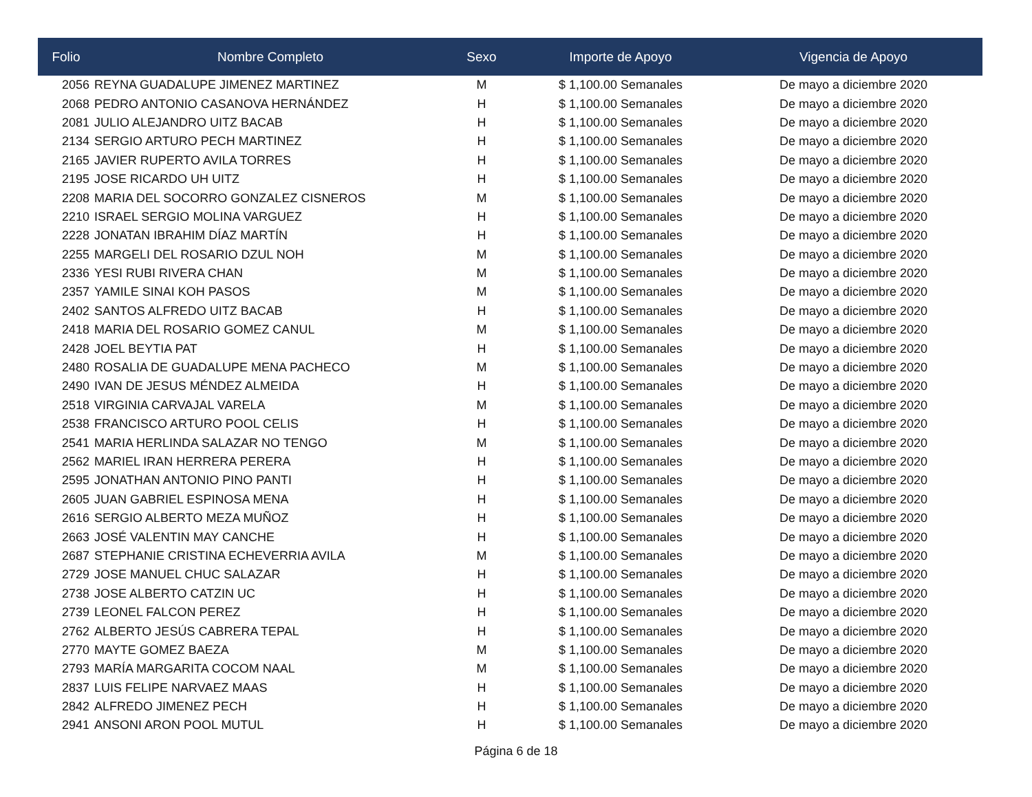| Folio | Nombre Completo | Sexo | Importe de Apoyo | Vigencia de Apoyo |
| --- | --- | --- | --- | --- |
| 2056 | REYNA GUADALUPE JIMENEZ MARTINEZ | M | $ 1,100.00 Semanales | De mayo a diciembre 2020 |
| 2068 | PEDRO ANTONIO CASANOVA HERNÁNDEZ | H | $ 1,100.00 Semanales | De mayo a diciembre 2020 |
| 2081 | JULIO ALEJANDRO UITZ BACAB | H | $ 1,100.00 Semanales | De mayo a diciembre 2020 |
| 2134 | SERGIO ARTURO PECH MARTINEZ | H | $ 1,100.00 Semanales | De mayo a diciembre 2020 |
| 2165 | JAVIER RUPERTO AVILA TORRES | H | $ 1,100.00 Semanales | De mayo a diciembre 2020 |
| 2195 | JOSE RICARDO UH UITZ | H | $ 1,100.00 Semanales | De mayo a diciembre 2020 |
| 2208 | MARIA DEL SOCORRO GONZALEZ CISNEROS | M | $ 1,100.00 Semanales | De mayo a diciembre 2020 |
| 2210 | ISRAEL SERGIO MOLINA VARGUEZ | H | $ 1,100.00 Semanales | De mayo a diciembre 2020 |
| 2228 | JONATAN IBRAHIM DÍAZ MARTÍN | H | $ 1,100.00 Semanales | De mayo a diciembre 2020 |
| 2255 | MARGELI DEL ROSARIO DZUL NOH | M | $ 1,100.00 Semanales | De mayo a diciembre 2020 |
| 2336 | YESI RUBI RIVERA CHAN | M | $ 1,100.00 Semanales | De mayo a diciembre 2020 |
| 2357 | YAMILE SINAI KOH PASOS | M | $ 1,100.00 Semanales | De mayo a diciembre 2020 |
| 2402 | SANTOS ALFREDO UITZ BACAB | H | $ 1,100.00 Semanales | De mayo a diciembre 2020 |
| 2418 | MARIA DEL ROSARIO GOMEZ CANUL | M | $ 1,100.00 Semanales | De mayo a diciembre 2020 |
| 2428 | JOEL BEYTIA PAT | H | $ 1,100.00 Semanales | De mayo a diciembre 2020 |
| 2480 | ROSALIA DE GUADALUPE MENA PACHECO | M | $ 1,100.00 Semanales | De mayo a diciembre 2020 |
| 2490 | IVAN DE JESUS MÉNDEZ ALMEIDA | H | $ 1,100.00 Semanales | De mayo a diciembre 2020 |
| 2518 | VIRGINIA CARVAJAL VARELA | M | $ 1,100.00 Semanales | De mayo a diciembre 2020 |
| 2538 | FRANCISCO ARTURO POOL CELIS | H | $ 1,100.00 Semanales | De mayo a diciembre 2020 |
| 2541 | MARIA HERLINDA SALAZAR NO TENGO | M | $ 1,100.00 Semanales | De mayo a diciembre 2020 |
| 2562 | MARIEL IRAN HERRERA PERERA | H | $ 1,100.00 Semanales | De mayo a diciembre 2020 |
| 2595 | JONATHAN ANTONIO PINO PANTI | H | $ 1,100.00 Semanales | De mayo a diciembre 2020 |
| 2605 | JUAN GABRIEL ESPINOSA MENA | H | $ 1,100.00 Semanales | De mayo a diciembre 2020 |
| 2616 | SERGIO ALBERTO MEZA MUÑOZ | H | $ 1,100.00 Semanales | De mayo a diciembre 2020 |
| 2663 | JOSÉ VALENTIN MAY CANCHE | H | $ 1,100.00 Semanales | De mayo a diciembre 2020 |
| 2687 | STEPHANIE CRISTINA ECHEVERRIA AVILA | M | $ 1,100.00 Semanales | De mayo a diciembre 2020 |
| 2729 | JOSE MANUEL CHUC SALAZAR | H | $ 1,100.00 Semanales | De mayo a diciembre 2020 |
| 2738 | JOSE ALBERTO CATZIN UC | H | $ 1,100.00 Semanales | De mayo a diciembre 2020 |
| 2739 | LEONEL FALCON PEREZ | H | $ 1,100.00 Semanales | De mayo a diciembre 2020 |
| 2762 | ALBERTO JESÚS CABRERA TEPAL | H | $ 1,100.00 Semanales | De mayo a diciembre 2020 |
| 2770 | MAYTE GOMEZ BAEZA | M | $ 1,100.00 Semanales | De mayo a diciembre 2020 |
| 2793 | MARÍA MARGARITA COCOM NAAL | M | $ 1,100.00 Semanales | De mayo a diciembre 2020 |
| 2837 | LUIS FELIPE NARVAEZ MAAS | H | $ 1,100.00 Semanales | De mayo a diciembre 2020 |
| 2842 | ALFREDO JIMENEZ PECH | H | $ 1,100.00 Semanales | De mayo a diciembre 2020 |
| 2941 | ANSONI ARON POOL MUTUL | H | $ 1,100.00 Semanales | De mayo a diciembre 2020 |
Página 6 de 18